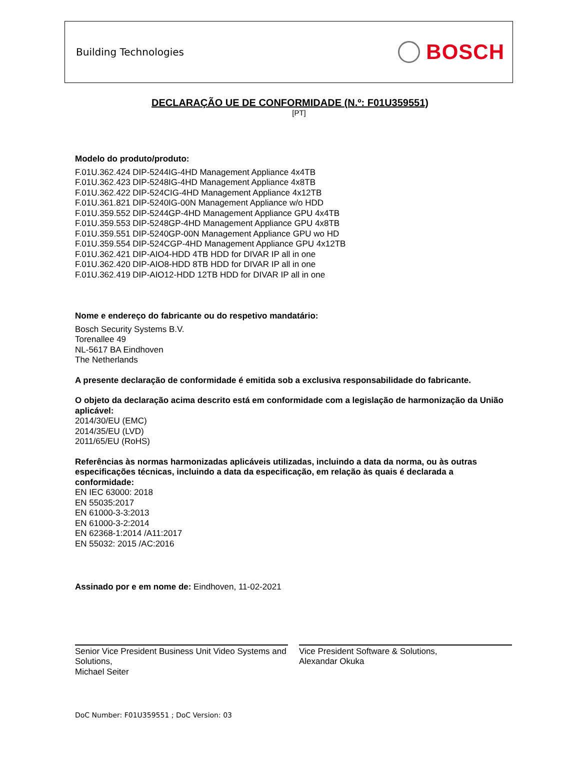Building Technologies
BOSCH
DECLARAÇÃO UE DE CONFORMIDADE (N.º: F01U359551)
[PT]
Modelo do produto/produto:
F.01U.362.424 DIP-5244IG-4HD Management Appliance 4x4TB
F.01U.362.423 DIP-5248IG-4HD Management Appliance 4x8TB
F.01U.362.422 DIP-524CIG-4HD Management Appliance 4x12TB
F.01U.361.821 DIP-5240IG-00N Management Appliance w/o HDD
F.01U.359.552 DIP-5244GP-4HD Management Appliance GPU 4x4TB
F.01U.359.553 DIP-5248GP-4HD Management Appliance GPU 4x8TB
F.01U.359.551 DIP-5240GP-00N Management Appliance GPU wo HD
F.01U.359.554 DIP-524CGP-4HD Management Appliance GPU 4x12TB
F.01U.362.421 DIP-AIO4-HDD 4TB HDD for DIVAR IP all in one
F.01U.362.420 DIP-AIO8-HDD 8TB HDD for DIVAR IP all in one
F.01U.362.419 DIP-AIO12-HDD 12TB HDD for DIVAR IP all in one
Nome e endereço do fabricante ou do respetivo mandatário:
Bosch Security Systems B.V.
Torenallee 49
NL-5617 BA Eindhoven
The Netherlands
A presente declaração de conformidade é emitida sob a exclusiva responsabilidade do fabricante.
O objeto da declaração acima descrito está em conformidade com a legislação de harmonização da União aplicável:
2014/30/EU (EMC)
2014/35/EU (LVD)
2011/65/EU (RoHS)
Referências às normas harmonizadas aplicáveis utilizadas, incluindo a data da norma, ou às outras especificações técnicas, incluindo a data da especificação, em relação às quais é declarada a conformidade:
EN IEC 63000: 2018
EN 55035:2017
EN 61000-3-3:2013
EN 61000-3-2:2014
EN 62368-1:2014 /A11:2017
EN 55032: 2015 /AC:2016
Assinado por e em nome de: Eindhoven, 11-02-2021
Senior Vice President Business Unit Video Systems and Solutions,
Michael Seiter
Vice President Software & Solutions,
Alexandar Okuka
DoC Number: F01U359551 ; DoC Version: 03